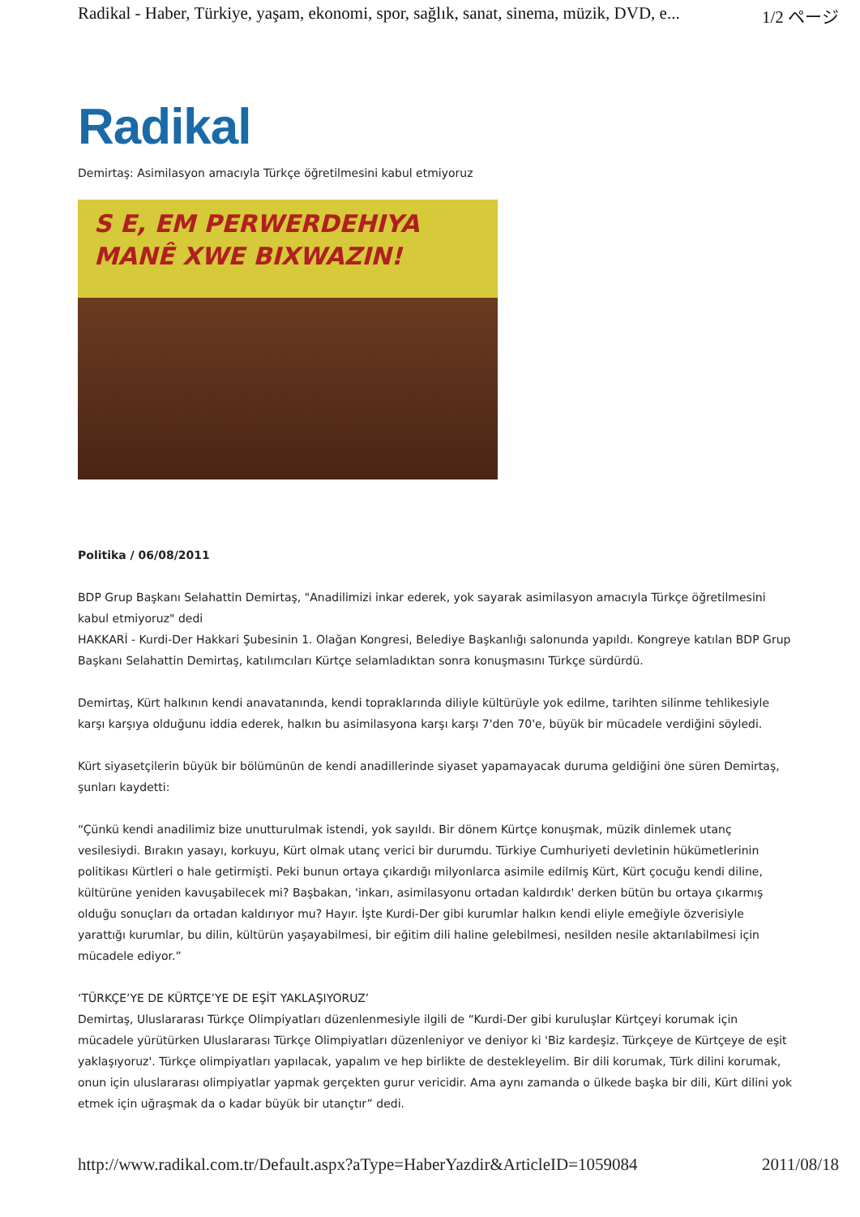Radikal - Haber, Türkiye, yaşam, ekonomi, spor, sağlık, sanat, sinema, müzik, DVD, e... 1/2 ページ
Radikal
Demirtaş: Asimilasyon amacıyla Türkçe öğretilmesini kabul etmiyoruz
S E, EM PERWERDEHIYA
MANÊ XWE BIXWAZIN!
Politika / 06/08/2011
BDP Grup Başkanı Selahattin Demirtaş, "Anadilimizi inkar ederek, yok sayarak asimilasyon amacıyla Türkçe öğretilmesini kabul etmiyoruz" dedi
HAKKARİ - Kurdi-Der Hakkari Şubesinin 1. Olağan Kongresi, Belediye Başkanlığı salonunda yapıldı. Kongreye katılan BDP Grup Başkanı Selahattin Demirtaş, katılımcıları Kürtçe selamladıktan sonra konuşmasını Türkçe sürdürdü.
Demirtaş, Kürt halkının kendi anavatanında, kendi topraklarında diliyle kültürüyle yok edilme, tarihten silinme tehlikesiyle karşı karşıya olduğunu iddia ederek, halkın bu asimilasyona karşı karşı 7'den 70'e, büyük bir mücadele verdiğini söyledi.
Kürt siyasetçilerin büyük bir bölümünün de kendi anadillerinde siyaset yapamayacak duruma geldiğini öne süren Demirtaş, şunları kaydetti:
“Çünkü kendi anadilimiz bize unutturulmak istendi, yok sayıldı. Bir dönem Kürtçe konuşmak, müzik dinlemek utanç vesilesiydi. Bırakın yasayı, korkuyu, Kürt olmak utanç verici bir durumdu. Türkiye Cumhuriyeti devletinin hükümetlerinin politikası Kürtleri o hale getirmişti. Peki bunun ortaya çıkardığı milyonlarca asimile edilmiş Kürt, Kürt çocuğu kendi diline, kültürüne yeniden kavuşabilecek mi? Başbakan, 'inkarı, asimilasyonu ortadan kaldırdık' derken bütün bu ortaya çıkarmış olduğu sonuçları da ortadan kaldırıyor mu? Hayır. İşte Kurdi-Der gibi kurumlar halkın kendi eliyle emeğiyle özverisiyle yarattığı kurumlar, bu dilin, kültürün yaşayabilmesi, bir eğitim dili haline gelebilmesi, nesilden nesile aktarılabilmesi için mücadele ediyor.”
‘TÜRKÇE’YE DE KÜRTÇE’YE DE EŞİT YAKLAŞIYORUZ’
Demirtaş, Uluslararası Türkçe Olimpiyatları düzenlenmesiyle ilgili de “Kurdi-Der gibi kuruluşlar Kürtçeyi korumak için mücadele yürütürken Uluslararası Türkçe Olimpiyatları düzenleniyor ve deniyor ki 'Biz kardeşiz. Türkçeye de Kürtçeye de eşit yaklaşıyoruz'. Türkçe olimpiyatları yapılacak, yapalım ve hep birlikte de destekleyelim. Bir dili korumak, Türk dilini korumak, onun için uluslararası olimpiyatlar yapmak gerçekten gurur vericidir. Ama aynı zamanda o ülkede başka bir dili, Kürt dilini yok etmek için uğraşmak da o kadar büyük bir utançtır” dedi.
http://www.radikal.com.tr/Default.aspx?aType=HaberYazdir&ArticleID=1059084 2011/08/18